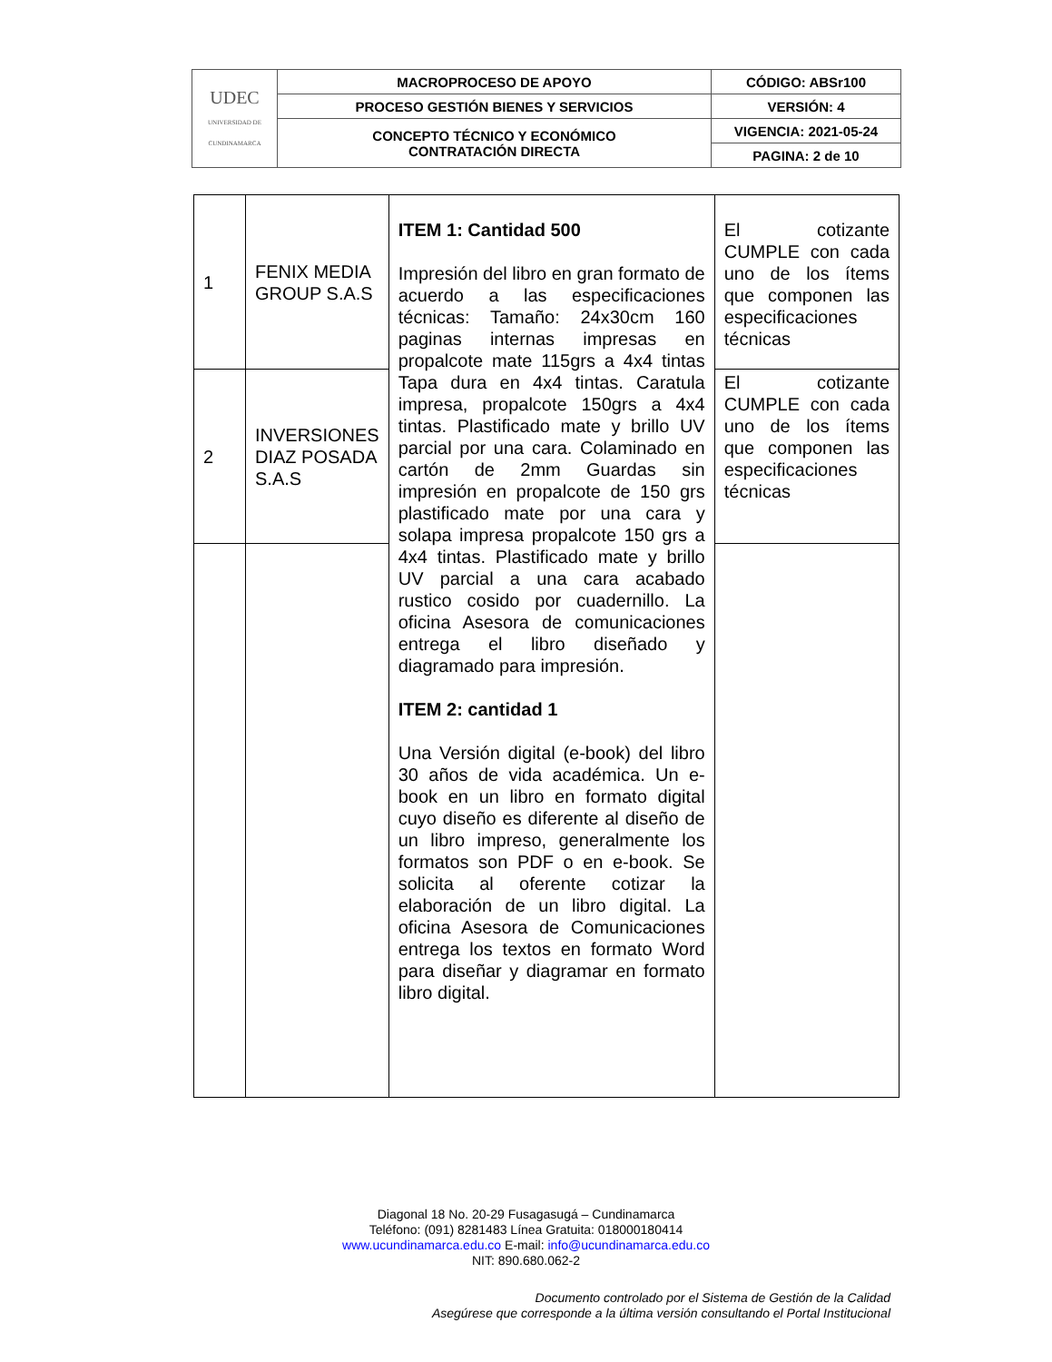| UDEC UNIVERSIDAD DE CUNDINAMARCA | MACROPROCESO DE APOYO | CÓDIGO: ABSr100 |
| | PROCESO GESTIÓN BIENES Y SERVICIOS | VERSIÓN: 4 |
| | CONCEPTO TÉCNICO Y ECONÓMICO CONTRATACIÓN DIRECTA | VIGENCIA: 2021-05-24 |
| | | PAGINA: 2 de 10 |
| 1 | FENIX MEDIA GROUP S.A.S | ITEM 1: Cantidad 500 Impresión del libro en gran formato de acuerdo a las especificaciones técnicas: Tamaño: 24x30cm 160 paginas internas impresas en propalcote mate 115grs a 4x4 tintas Tapa dura en 4x4 tintas. Caratula impresa, propalcote 150grs a 4x4 tintas. Plastificado mate y brillo UV parcial por una cara. Colaminado en cartón de 2mm Guardas sin impresión en propalcote de 150 grs plastificado mate por una cara y solapa impresa propalcote 150 grs a 4x4 tintas. Plastificado mate y brillo UV parcial a una cara acabado rustico cosido por cuadernillo. La oficina Asesora de comunicaciones entrega el libro diseñado y diagramado para impresión. ITEM 2: cantidad 1 Una Versión digital (e-book) del libro 30 años de vida académica. Un e-book en un libro en formato digital cuyo diseño es diferente al diseño de un libro impreso, generalmente los formatos son PDF o en e-book. Se solicita al oferente cotizar la elaboración de un libro digital. La oficina Asesora de Comunicaciones entrega los textos en formato Word para diseñar y diagramar en formato libro digital. | El cotizante CUMPLE con cada uno de los ítems que componen las especificaciones técnicas |
| 2 | INVERSIONES DIAZ POSADA S.A.S | | El cotizante CUMPLE con cada uno de los ítems que componen las especificaciones técnicas |
Diagonal 18 No. 20-29 Fusagasugá – Cundinamarca
Teléfono: (091) 8281483 Línea Gratuita: 018000180414
www.ucundinamarca.edu.co E-mail: info@ucundinamarca.edu.co
NIT: 890.680.062-2
Documento controlado por el Sistema de Gestión de la Calidad
Asegúrese que corresponde a la última versión consultando el Portal Institucional